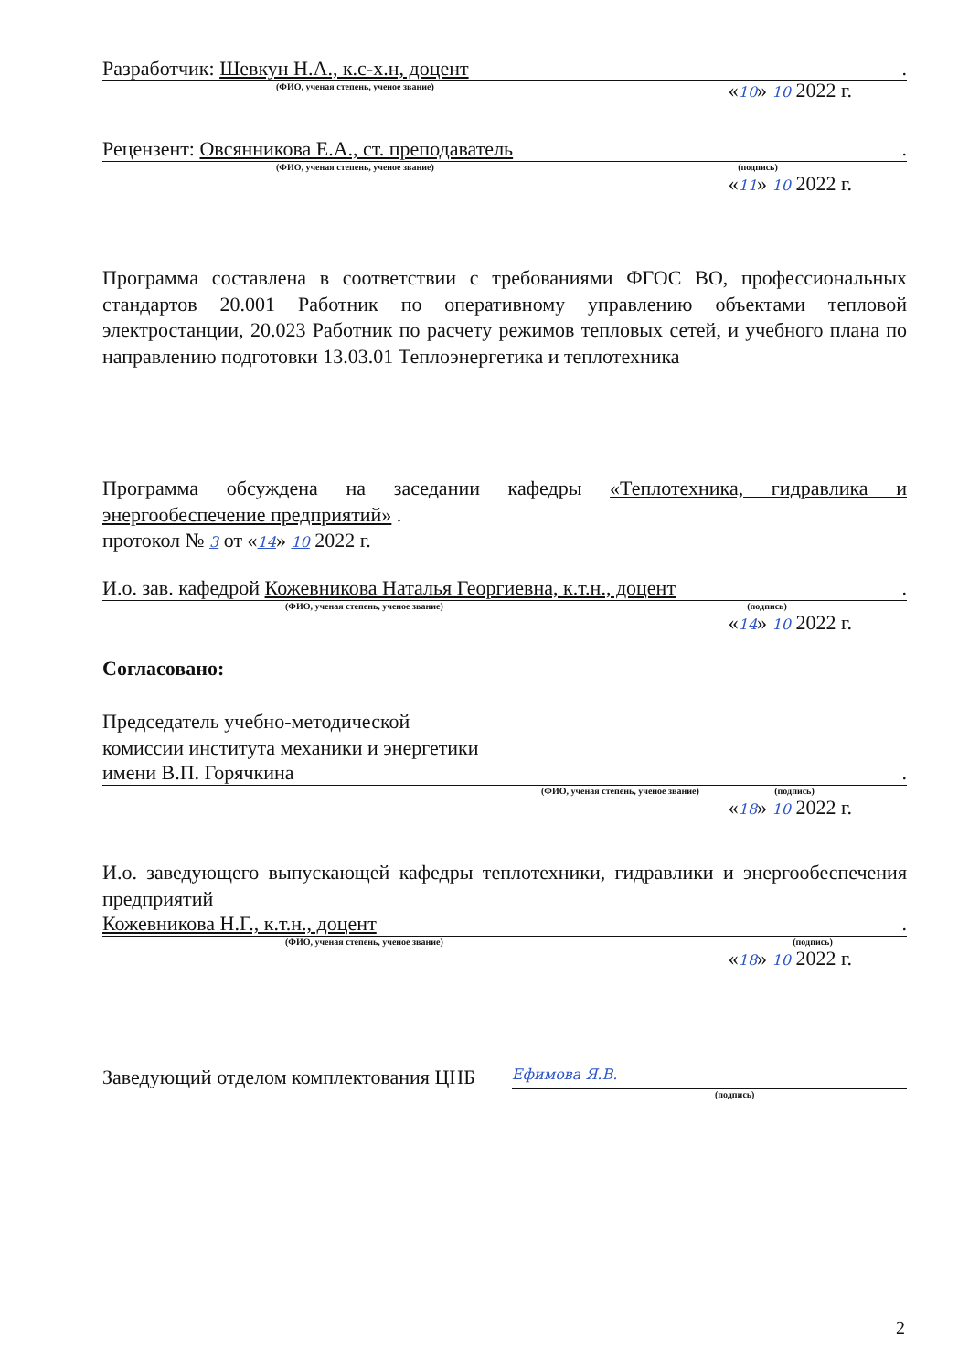Разработчик: Шевкун Н.А., к.с-х.н, доцент.
(ФИО, ученая степень, ученое звание)
«10» 10 2022 г.
Рецензент: Овсянникова Е.А., ст. преподаватель.
(ФИО, ученая степень, ученое звание) (подпись)
«11» 10 2022 г.
Программа составлена в соответствии с требованиями ФГОС ВО, профессиональных стандартов 20.001 Работник по оперативному управлению объектами тепловой электростанции, 20.023 Работник по расчету режимов тепловых сетей, и учебного плана по направлению подготовки 13.03.01 Теплоэнергетика и теплотехника
Программа обсуждена на заседании кафедры «Теплотехника, гидравлика и энергообеспечение предприятий» .
протокол № 3 от «14» 10 2022 г.
И.о. зав. кафедрой Кожевникова Наталья Георгиевна, к.т.н., доцент.
(ФИО, ученая степень, ученое звание) (подпись)
«14» 10 2022 г.
Согласовано:
Председатель учебно-методической
комиссии института механики и энергетики
имени В.П. Горячкина.
(ФИО, ученая степень, ученое звание) (подпись)
«18» 10 2022 г.
И.о. заведующего выпускающей кафедры теплотехники, гидравлики и энергообеспечения предприятий
Кожевникова Н.Г., к.т.н., доцент.
(ФИО, ученая степень, ученое звание) (подпись)
«18» 10 2022 г.
Заведующий отделом комплектования ЦНБ Ефимова Я.В.
(подпись)
2